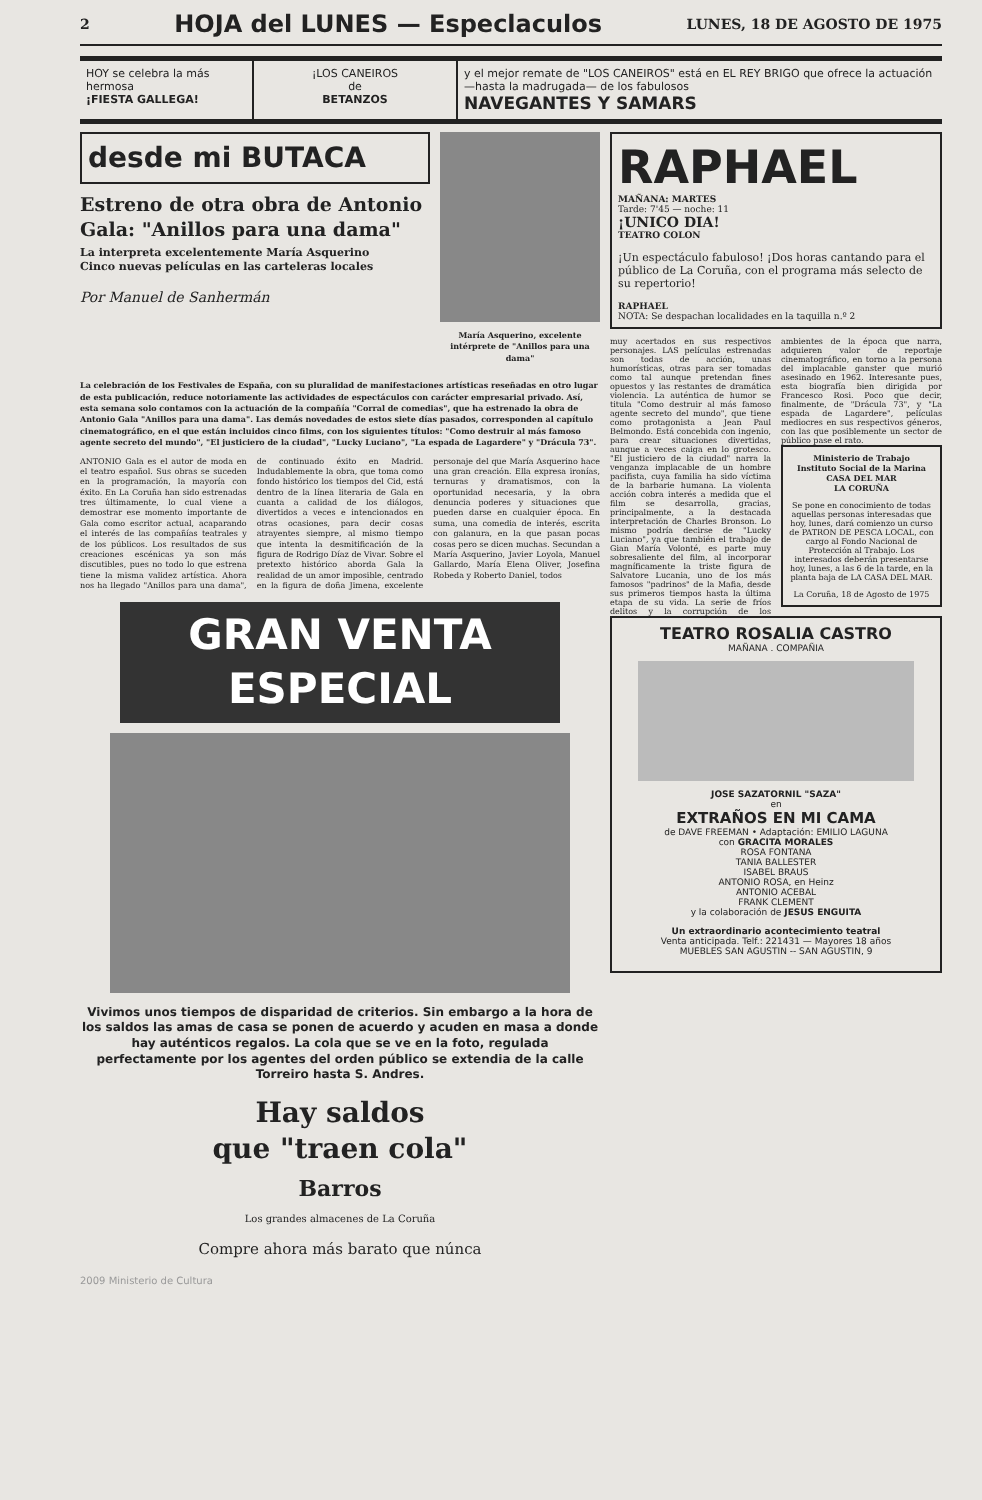2
HOJA del LUNES — Especlaculos
LUNES, 18 DE AGOSTO DE 1975
HOY se celebra la más hermosa
¡FIESTA GALLEGA!
¡LOS CANEIROS
de
BETANZOS
y el mejor remate de "LOS CANEIROS" está en EL REY BRIGO que ofrece la actuación —hasta la madrugada— de los fabulosos
NAVEGANTES Y SAMARS
desde mi BUTACA
Estreno de otra obra de Antonio Gala: "Anillos para una dama"
La interpreta excelentemente María Asquerino
Cinco nuevas películas en las carteleras locales
Por Manuel de Sanhermán
María Asquerino, excelente intérprete de "Anillos para una dama"
La celebración de los Festivales de España, con su pluralidad de manifestaciones artísticas reseñadas en otro lugar de esta publicación, reduce notoriamente las actividades de espectáculos con carácter empresarial privado. Así, esta semana solo contamos con la actuación de la compañía "Corral de comedias", que ha estrenado la obra de Antonio Gala "Anillos para una dama". Las demás novedades de estos siete días pasados, corresponden al capítulo cinematográfico, en el que están incluidos cinco films, con los siguientes títulos: "Como destruir al más famoso agente secreto del mundo", "El justiciero de la ciudad", "Lucky Luciano", "La espada de Lagardere" y "Drácula 73".
ANTONIO Gala es el autor de moda en el teatro español. Sus obras se suceden en la programación, la mayoría con éxito. En La Coruña han sido estrenadas tres últimamente, lo cual viene a demostrar ese momento importante de Gala como escritor actual, acaparando el interés de las compañías teatrales y de los públicos. Los resultados de sus creaciones escénicas ya son más discutibles, pues no todo lo que estrena tiene la misma validez artística. Ahora nos ha llegado "Anillos para una dama", de continuado éxito en Madrid. Indudablemente la obra, que toma como fondo histórico los tiempos del Cid, está dentro de la línea literaria de Gala en cuanta a calidad de los diálogos, divertidos a veces e intencionados en otras ocasiones, para decir cosas atrayentes siempre, al mismo tiempo que intenta la desmitificación de la figura de Rodrigo Díaz de Vivar. Sobre el pretexto histórico aborda Gala la realidad de un amor imposible, centrado en la figura de doña Jimena, excelente personaje del que María Asquerino hace una gran creación. Ella expresa ironías, ternuras y dramatismos, con la oportunidad necesaria, y la obra denuncia poderes y situaciones que pueden darse en cualquier época. En suma, una comedia de interés, escrita con galanura, en la que pasan pocas cosas pero se dicen muchas. Secundan a María Asquerino, Javier Loyola, Manuel Gallardo, María Elena Oliver, Josefina Robeda y Roberto Daniel, todos
GRAN VENTA
ESPECIAL
Vivimos unos tiempos de disparidad de criterios. Sin embargo a la hora de los saldos las amas de casa se ponen de acuerdo y acuden en masa a donde hay auténticos regalos. La cola que se ve en la foto, regulada perfectamente por los agentes del orden público se extendia de la calle Torreiro hasta S. Andres.
Hay saldos
que "traen cola"
Barros
Los grandes almacenes de La Coruña
Compre ahora más barato que núnca
RAPHAEL
MAÑANA: MARTES
Tarde: 7'45 — noche: 11
¡UNICO DIA!
TEATRO COLON
¡Un espectáculo fabuloso! ¡Dos horas cantando para el público de La Coruña, con el programa más selecto de su repertorio!
RAPHAEL
NOTA: Se despachan localidades en la taquilla n.º 2
muy acertados en sus respectivos personajes. LAS películas estrenadas son todas de acción, unas humorísticas, otras para ser tomadas como tal aunque pretendan fines opuestos y las restantes de dramática violencia. La auténtica de humor se titula "Como destruir al más famoso agente secreto del mundo", que tiene como protagonista a Jean Paul Belmondo. Está concebida con ingenio, para crear situaciones divertidas, aunque a veces caiga en lo grotesco. "El justiciero de la ciudad" narra la venganza implacable de un hombre pacifista, cuya familia ha sido víctima de la barbarie humana. La violenta acción cobra interés a medida que el film se desarrolla, gracias, principalmente, a la destacada interpretación de Charles Bronson. Lo mismo podría decirse de "Lucky Luciano", ya que también el trabajo de Gian María Volonté, es parte muy sobresaliente del film, al incorporar magníficamente la triste figura de Salvatore Lucania, uno de los más famosos "padrinos" de la Mafia, desde sus primeros tiempos hasta la última etapa de su vida. La serie de fríos delitos y la corrupción de los ambientes de la época que narra, adquieren valor de reportaje cinematográfico, en torno a la persona del implacable ganster que murió asesinado en 1962. Interesante pues, esta biografía bien dirigida por Francesco Rosi. Poco que decir, finalmente, de "Drácula 73", y "La espada de Lagardere", películas mediocres en sus respectivos géneros, con las que posiblemente un sector de público pase el rato.
Ministerio de Trabajo
Instituto Social de la Marina
CASA DEL MAR
LA CORUÑA
Se pone en conocimiento de todas aquellas personas interesadas que hoy, lunes, dará comienzo un curso de PATRON DE PESCA LOCAL, con cargo al Fondo Nacional de Protección al Trabajo. Los interesados deberán presentarse hoy, lunes, a las 6 de la tarde, en la planta baja de LA CASA DEL MAR.
La Coruña, 18 de Agosto de 1975
TEATRO ROSALIA CASTRO
MAÑANA . COMPAÑIA
JOSE SAZATORNIL "SAZA"
en
EXTRAÑOS EN MI CAMA
de DAVE FREEMAN • Adaptación: EMILIO LAGUNA
con GRACITA MORALES
ROSA FONTANA
TANIA BALLESTER
ISABEL BRAUS
ANTONIO ROSA, en Heinz
ANTONIO ACEBAL
FRANK CLEMENT
y la colaboración de JESUS ENGUITA
Un extraordinario acontecimiento teatral
Venta anticipada. Telf.: 221431 — Mayores 18 años
MUEBLES SAN AGUSTIN -- SAN AGUSTIN, 9
2009 Ministerio de Cultura